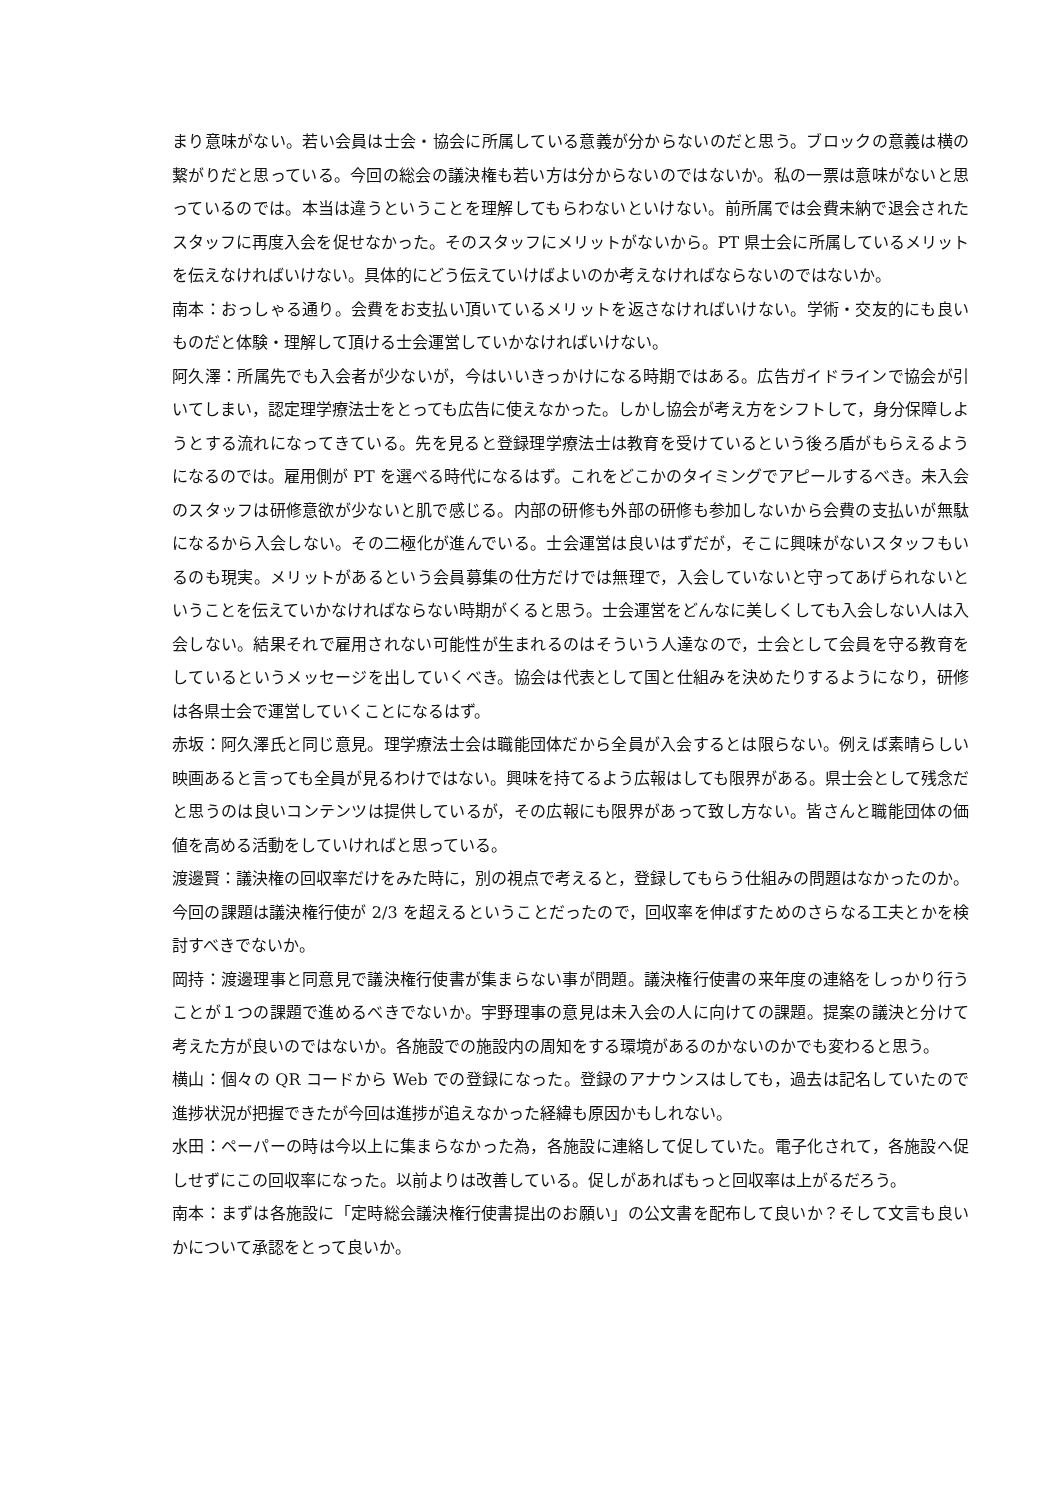まり意味がない。若い会員は士会・協会に所属している意義が分からないのだと思う。ブロックの意義は横の繋がりだと思っている。今回の総会の議決権も若い方は分からないのではないか。私の一票は意味がないと思っているのでは。本当は違うということを理解してもらわないといけない。前所属では会費未納で退会されたスタッフに再度入会を促せなかった。そのスタッフにメリットがないから。PT 県士会に所属しているメリットを伝えなければいけない。具体的にどう伝えていけばよいのか考えなければならないのではないか。
南本：おっしゃる通り。会費をお支払い頂いているメリットを返さなければいけない。学術・交友的にも良いものだと体験・理解して頂ける士会運営していかなければいけない。
阿久澤：所属先でも入会者が少ないが，今はいいきっかけになる時期ではある。広告ガイドラインで協会が引いてしまい，認定理学療法士をとっても広告に使えなかった。しかし協会が考え方をシフトして，身分保障しようとする流れになってきている。先を見ると登録理学療法士は教育を受けているという後ろ盾がもらえるようになるのでは。雇用側が PT を選べる時代になるはず。これをどこかのタイミングでアピールするべき。未入会のスタッフは研修意欲が少ないと肌で感じる。内部の研修も外部の研修も参加しないから会費の支払いが無駄になるから入会しない。その二極化が進んでいる。士会運営は良いはずだが，そこに興味がないスタッフもいるのも現実。メリットがあるという会員募集の仕方だけでは無理で，入会していないと守ってあげられないということを伝えていかなければならない時期がくると思う。士会運営をどんなに美しくしても入会しない人は入会しない。結果それで雇用されない可能性が生まれるのはそういう人達なので，士会として会員を守る教育をしているというメッセージを出していくべき。協会は代表として国と仕組みを決めたりするようになり，研修は各県士会で運営していくことになるはず。
赤坂：阿久澤氏と同じ意見。理学療法士会は職能団体だから全員が入会するとは限らない。例えば素晴らしい映画あると言っても全員が見るわけではない。興味を持てるよう広報はしても限界がある。県士会として残念だと思うのは良いコンテンツは提供しているが，その広報にも限界があって致し方ない。皆さんと職能団体の価値を高める活動をしていければと思っている。
渡邊賢：議決権の回収率だけをみた時に，別の視点で考えると，登録してもらう仕組みの問題はなかったのか。今回の課題は議決権行使が 2/3 を超えるということだったので，回収率を伸ばすためのさらなる工夫とかを検討すべきでないか。
岡持：渡邊理事と同意見で議決権行使書が集まらない事が問題。議決権行使書の来年度の連絡をしっかり行うことが１つの課題で進めるべきでないか。宇野理事の意見は未入会の人に向けての課題。提案の議決と分けて考えた方が良いのではないか。各施設での施設内の周知をする環境があるのかないのかでも変わると思う。
横山：個々の QR コードから Web での登録になった。登録のアナウンスはしても，過去は記名していたので進捗状況が把握できたが今回は進捗が追えなかった経緯も原因かもしれない。
水田：ペーパーの時は今以上に集まらなかった為，各施設に連絡して促していた。電子化されて，各施設へ促しせずにこの回収率になった。以前よりは改善している。促しがあればもっと回収率は上がるだろう。
南本：まずは各施設に「定時総会議決権行使書提出のお願い」の公文書を配布して良いか？そして文言も良いかについて承認をとって良いか。